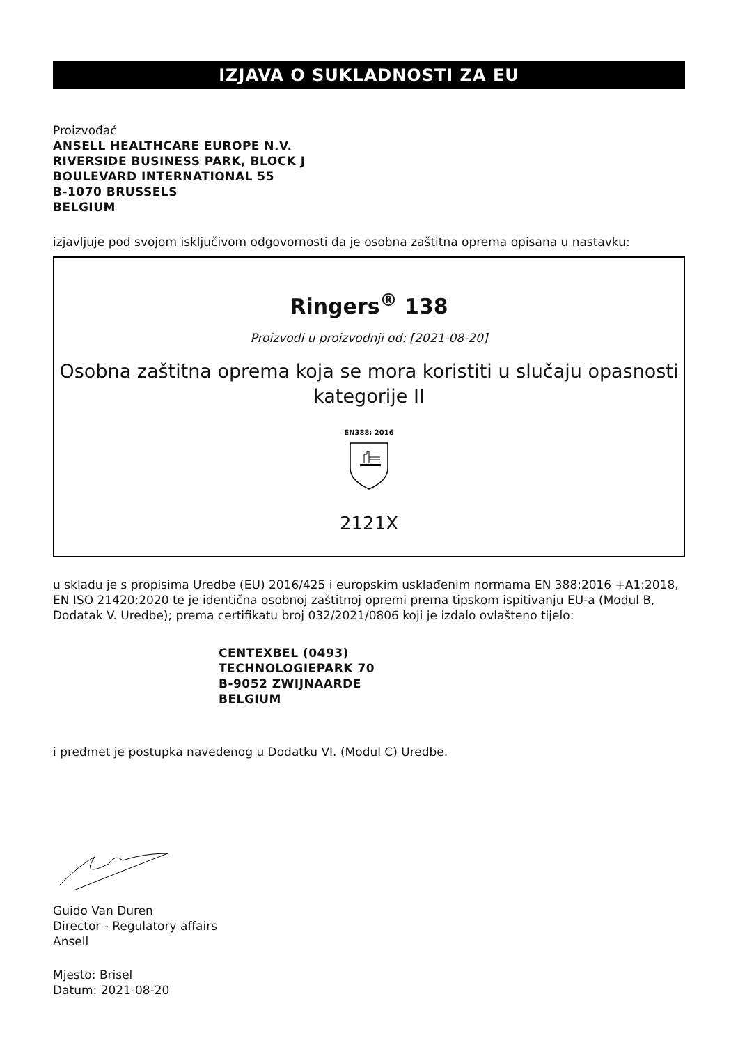IZJAVA O SUKLADNOSTI ZA EU
Proizvođač
ANSELL HEALTHCARE EUROPE N.V.
RIVERSIDE BUSINESS PARK, BLOCK J
BOULEVARD INTERNATIONAL 55
B-1070 BRUSSELS
BELGIUM
izjavljuje pod svojom isključivom odgovornosti da je osobna zaštitna oprema opisana u nastavku:
Ringers<sup>®</sup> 138
Proizvodi u proizvodnji od: [2021-08-20]
Osobna zaštitna oprema koja se mora koristiti u slučaju opasnosti kategorije II
EN388: 2016
2121X
u skladu je s propisima Uredbe (EU) 2016/425 i europskim usklađenim normama EN 388:2016 +A1:2018, EN ISO 21420:2020 te je identična osobnoj zaštitnoj opremi prema tipskom ispitivanju EU-a (Modul B, Dodatak V. Uredbe); prema certifikatu broj 032/2021/0806 koji je izdalo ovlašteno tijelo:
CENTEXBEL (0493)
TECHNOLOGIEPARK 70
B-9052 ZWIJNAARDE
BELGIUM
i predmet je postupka navedenog u Dodatku VI. (Modul C) Uredbe.
Guido Van Duren
Director - Regulatory affairs
Ansell
Mjesto: Brisel
Datum: 2021-08-20